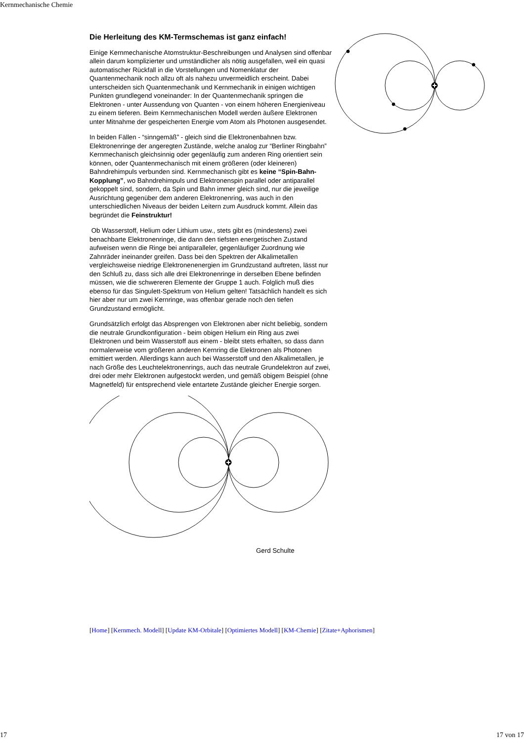Kernmechanische Chemie
Die Herleitung des KM-Termschemas ist ganz einfach!
Einige Kernmechanische Atomstruktur-Beschreibungen und Analysen sind offenbar allein darum komplizierter und umständlicher als nötig ausgefallen, weil ein quasi automatischer Rückfall in die Vorstellungen und Nomenklatur der Quantenmechanik noch allzu oft als nahezu unvermeidlich erscheint. Dabei unterscheiden sich Quantenmechanik und Kernmechanik in einigen wichtigen Punkten grundlegend voneinander: In der Quantenmechanik springen die Elektronen - unter Aussendung von Quanten - von einem höheren Energieniveau zu einem tieferen. Beim Kernmechanischen Modell werden äußere Elektronen unter Mitnahme der gespeicherten Energie vom Atom als Photonen ausgesendet.
In beiden Fällen - “sinngemäß” - gleich sind die Elektronenbahnen bzw. Elektronenringe der angeregten Zustände, welche analog zur “Berliner Ringbahn” Kernmechanisch gleichsinnig oder gegenläufig zum anderen Ring orientiert sein können, oder Quantenmechanisch mit einem größeren (oder kleineren) Bahndrehimpuls verbunden sind. Kernmechanisch gibt es keine “Spin-Bahn-Kopplung”, wo Bahndrehimpuls und Elektronenspin parallel oder antiparallel gekoppelt sind, sondern, da Spin und Bahn immer gleich sind, nur die jeweilige Ausrichtung gegenüber dem anderen Elektronenring, was auch in den unterschiedlichen Niveaus der beiden Leitern zum Ausdruck kommt. Allein das begründet die Feinstruktur!
Ob Wasserstoff, Helium oder Lithium usw., stets gibt es (mindestens) zwei benachbarte Elektronenringe, die dann den tiefsten energetischen Zustand aufweisen wenn die Ringe bei antiparalleler, gegenläufiger Zuordnung wie Zahnräder ineinander greifen. Dass bei den Spektren der Alkalimetallen vergleichsweise niedrige Elektronenenergien im Grundzustand auftreten, lässt nur den Schluß zu, dass sich alle drei Elektronenringe in derselben Ebene befinden müssen, wie die schwereren Elemente der Gruppe 1 auch. Folglich muß dies ebenso für das Singulett-Spektrum von Helium gelten! Tatsächlich handelt es sich hier aber nur um zwei Kernringe, was offenbar gerade noch den tiefen Grundzustand ermöglicht.
Grundsätzlich erfolgt das Absprengen von Elektronen aber nicht beliebig, sondern die neutrale Grundkonfiguration - beim obigen Helium ein Ring aus zwei Elektronen und beim Wasserstoff aus einem - bleibt stets erhalten, so dass dann normalerweise vom größeren anderen Kernring die Elektronen als Photonen emittiert werden. Allerdings kann auch bei Wasserstoff und den Alkalimetallen, je nach Größe des Leuchtelektronenrings, auch das neutrale Grundelektron auf zwei, drei oder mehr Elektronen aufgestockt werden, und gemäß obigem Beispiel (ohne Magnetfeld) für entsprechend viele entartete Zustände gleicher Energie sorgen.
Gerd Schulte
[Home] [Kernmech. Modell] [Update KM-Orbitale] [Optimiertes Modell] [KM-Chemie] [Zitate+Aphorismen]
17 17 von 17